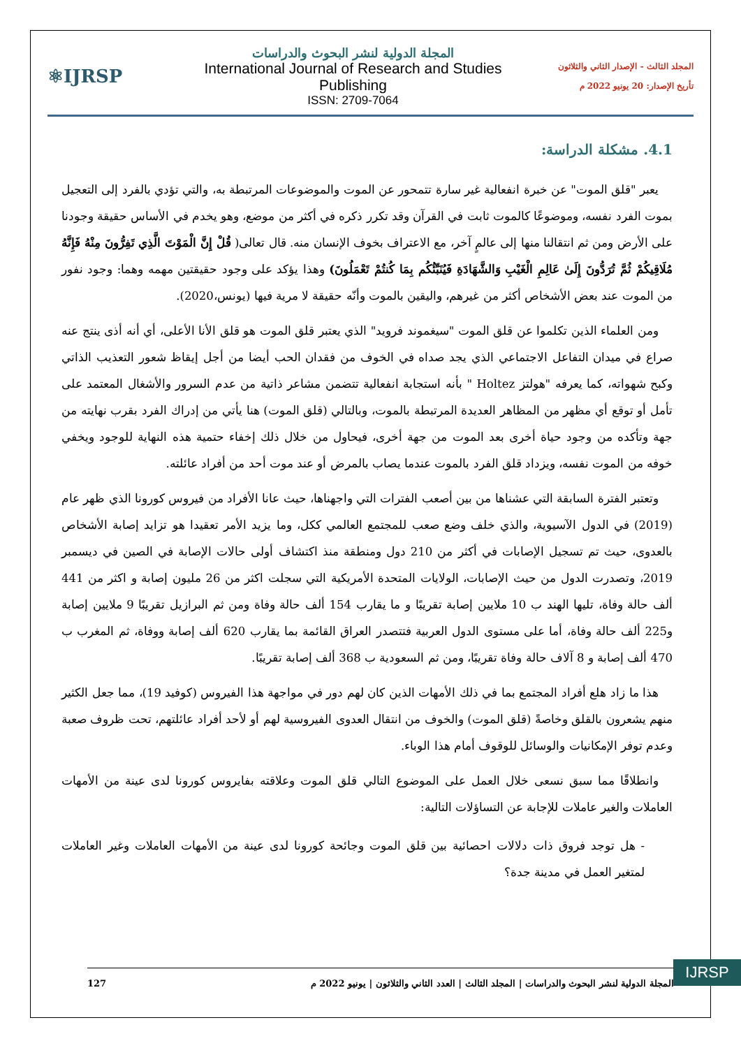⚛IJRSP
المجلة الدولية لنشر البحوث والدراسات
International Journal of Research and Studies Publishing
ISSN: 2709-7064
المجلد الثالث - الإصدار الثاني والثلاثون
تأريخ الإصدار: 20 يونيو 2022 م
4.1. مشكلة الدراسة:
يعبر "قلق الموت" عن خبرة انفعالية غير سارة تتمحور عن الموت والموضوعات المرتبطة به، والتي تؤدي بالفرد إلى التعجيل بموت الفرد نفسه، وموضوعًا كالموت ثابت في القرآن وقد تكرر ذكره في أكثر من موضع، وهو يخدم في الأساس حقيقة وجودنا على الأرض ومن ثم انتقالنا منها إلى عالمٍ آخر، مع الاعتراف بخوف الإنسان منه. قال تعالى( قُلْ إِنَّ الْمَوْتَ الَّذِي تَفِرُّونَ مِنْهُ فَإِنَّهُ مُلَاقِيكُمْ ثُمَّ تُرَدُّونَ إِلَىٰ عَالِمِ الْغَيْبِ وَالشَّهَادَةِ فَيُنَبِّئُكُم بِمَا كُنتُمْ تَعْمَلُونَ) وهذا يؤكد على وجود حقيقتين مهمه وهما: وجود نفور من الموت عند بعض الأشخاص أكثر من غيرهم، واليقين بالموت وأنّه حقيقة لا مرية فيها (يونس،2020).
ومن العلماء الذين تكلموا عن قلق الموت "سيغموند فرويد" الذي يعتبر قلق الموت هو قلق الأنا الأعلى، أي أنه أذى ينتج عنه صراع في ميدان التفاعل الاجتماعي الذي يجد صداه في الخوف من فقدان الحب أيضا من أجل إيقاظ شعور التعذيب الذاتي وكبح شهواته، كما يعرفه "هولتز Holtez " بأنه استجابة انفعالية تتضمن مشاعر ذاتية من عدم السرور والأشغال المعتمد على تأمل أو توقع أي مظهر من المظاهر العديدة المرتبطة بالموت، وبالتالي (قلق الموت) هنا يأتي من إدراك الفرد بقرب نهايته من جهة وتأكده من وجود حياة أخرى بعد الموت من جهة أخرى، فيحاول من خلال ذلك إخفاء حتمية هذه النهاية للوجود ويخفي خوفه من الموت نفسه، ويزداد قلق الفرد بالموت عندما يصاب بالمرض أو عند موت أحد من أفراد عائلته.
وتعتبر الفترة السابقة التي عشناها من بين أصعب الفترات التي واجهناها، حيث عانا الأفراد من فيروس كورونا الذي ظهر عام (2019) في الدول الآسيوية، والذي خلف وضع صعب للمجتمع العالمي ككل، وما يزيد الأمر تعقيدا هو تزايد إصابة الأشخاص بالعدوى، حيث تم تسجيل الإصابات في أكثر من 210 دول ومنطقة منذ اكتشاف أولى حالات الإصابة في الصين في ديسمبر 2019، وتصدرت الدول من حيث الإصابات، الولايات المتحدة الأمريكية التي سجلت اكثر من 26 مليون إصابة و اكثر من 441 ألف حالة وفاة، تليها الهند ب 10 ملايين إصابة تقريبًا و ما يقارب 154 ألف حالة وفاة ومن ثم البرازيل تقريبًا 9 ملايين إصابة و225 ألف حالة وفاة، أما على مستوى الدول العربية فتتصدر العراق القائمة بما يقارب 620 ألف إصابة ووفاة، ثم المغرب ب 470 ألف إصابة و 8 آلاف حالة وفاة تقريبًا، ومن ثم السعودية ب 368 ألف إصابة تقريبًا.
هذا ما زاد هلع أفراد المجتمع بما في ذلك الأمهات الذين كان لهم دور في مواجهة هذا الفيروس (كوفيد 19)، مما جعل الكثير منهم يشعرون بالقلق وخاصةً (قلق الموت) والخوف من انتقال العدوى الفيروسية لهم أو لأحد أفراد عائلتهم، تحت ظروف صعبة وعدم توفر الإمكانيات والوسائل للوقوف أمام هذا الوباء.
وانطلاقًا مما سبق نسعى خلال العمل على الموضوع التالي قلق الموت وعلاقته بفايروس كورونا لدى عينة من الأمهات العاملات والغير عاملات للإجابة عن التساؤلات التالية:
- هل توجد فروق ذات دلالات احصائية بين قلق الموت وجائحة كورونا لدى عينة من الأمهات العاملات وغير العاملات لمتغير العمل في مدينة جدة؟
IJRSP
المجلة الدولية لنشر البحوث والدراسات | المجلد الثالث | العدد الثاني والثلاثون | يونيو 2022 م 127